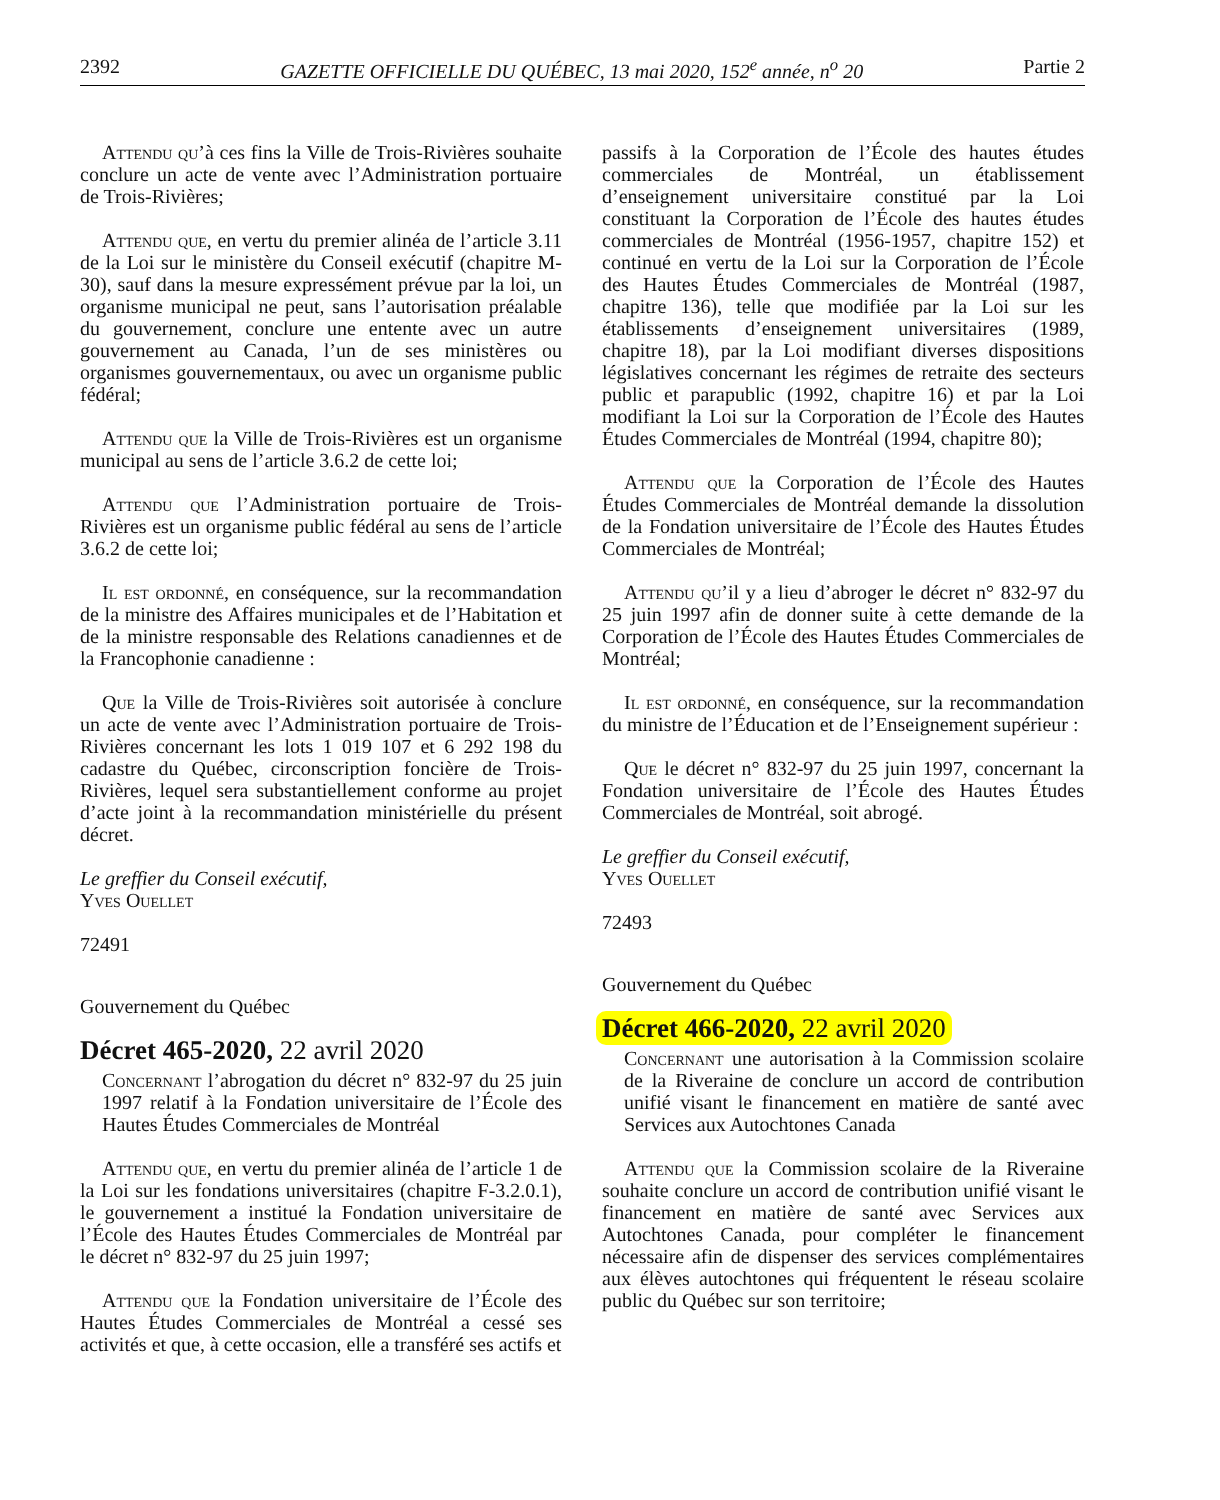2392 GAZETTE OFFICIELLE DU QUÉBEC, 13 mai 2020, 152<sup>e</sup> année, n<sup>o</sup> 20 Partie 2
Attendu qu’à ces fins la Ville de Trois-Rivières souhaite conclure un acte de vente avec l’Administration portuaire de Trois-Rivières;
Attendu que, en vertu du premier alinéa de l’article 3.11 de la Loi sur le ministère du Conseil exécutif (chapitre M-30), sauf dans la mesure expressément prévue par la loi, un organisme municipal ne peut, sans l’autorisation préalable du gouvernement, conclure une entente avec un autre gouvernement au Canada, l’un de ses ministères ou organismes gouvernementaux, ou avec un organisme public fédéral;
Attendu que la Ville de Trois-Rivières est un organisme municipal au sens de l’article 3.6.2 de cette loi;
Attendu que l’Administration portuaire de Trois-Rivières est un organisme public fédéral au sens de l’article 3.6.2 de cette loi;
Il est ordonné, en conséquence, sur la recommandation de la ministre des Affaires municipales et de l’Habitation et de la ministre responsable des Relations canadiennes et de la Francophonie canadienne :
Que la Ville de Trois-Rivières soit autorisée à conclure un acte de vente avec l’Administration portuaire de Trois-Rivières concernant les lots 1 019 107 et 6 292 198 du cadastre du Québec, circonscription foncière de Trois-Rivières, lequel sera substantiellement conforme au projet d’acte joint à la recommandation ministérielle du présent décret.
Le greffier du Conseil exécutif,
Yves Ouellet
72491
Gouvernement du Québec
Décret 465-2020, 22 avril 2020
Concernant l’abrogation du décret n° 832-97 du 25 juin 1997 relatif à la Fondation universitaire de l’École des Hautes Études Commerciales de Montréal
Attendu que, en vertu du premier alinéa de l’article 1 de la Loi sur les fondations universitaires (chapitre F-3.2.0.1), le gouvernement a institué la Fondation universitaire de l’École des Hautes Études Commerciales de Montréal par le décret n° 832-97 du 25 juin 1997;
Attendu que la Fondation universitaire de l’École des Hautes Études Commerciales de Montréal a cessé ses activités et que, à cette occasion, elle a transféré ses actifs et
passifs à la Corporation de l’École des hautes études commerciales de Montréal, un établissement d’enseignement universitaire constitué par la Loi constituant la Corporation de l’École des hautes études commerciales de Montréal (1956-1957, chapitre 152) et continué en vertu de la Loi sur la Corporation de l’École des Hautes Études Commerciales de Montréal (1987, chapitre 136), telle que modifiée par la Loi sur les établissements d’enseignement universitaires (1989, chapitre 18), par la Loi modifiant diverses dispositions législatives concernant les régimes de retraite des secteurs public et parapublic (1992, chapitre 16) et par la Loi modifiant la Loi sur la Corporation de l’École des Hautes Études Commerciales de Montréal (1994, chapitre 80);
Attendu que la Corporation de l’École des Hautes Études Commerciales de Montréal demande la dissolution de la Fondation universitaire de l’École des Hautes Études Commerciales de Montréal;
Attendu qu’il y a lieu d’abroger le décret n° 832-97 du 25 juin 1997 afin de donner suite à cette demande de la Corporation de l’École des Hautes Études Commerciales de Montréal;
Il est ordonné, en conséquence, sur la recommandation du ministre de l’Éducation et de l’Enseignement supérieur :
Que le décret n° 832-97 du 25 juin 1997, concernant la Fondation universitaire de l’École des Hautes Études Commerciales de Montréal, soit abrogé.
Le greffier du Conseil exécutif,
Yves Ouellet
72493
Gouvernement du Québec
Décret 466-2020, 22 avril 2020
Concernant une autorisation à la Commission scolaire de la Riveraine de conclure un accord de contribution unifié visant le financement en matière de santé avec Services aux Autochtones Canada
Attendu que la Commission scolaire de la Riveraine souhaite conclure un accord de contribution unifié visant le financement en matière de santé avec Services aux Autochtones Canada, pour compléter le financement nécessaire afin de dispenser des services complémentaires aux élèves autochtones qui fréquentent le réseau scolaire public du Québec sur son territoire;